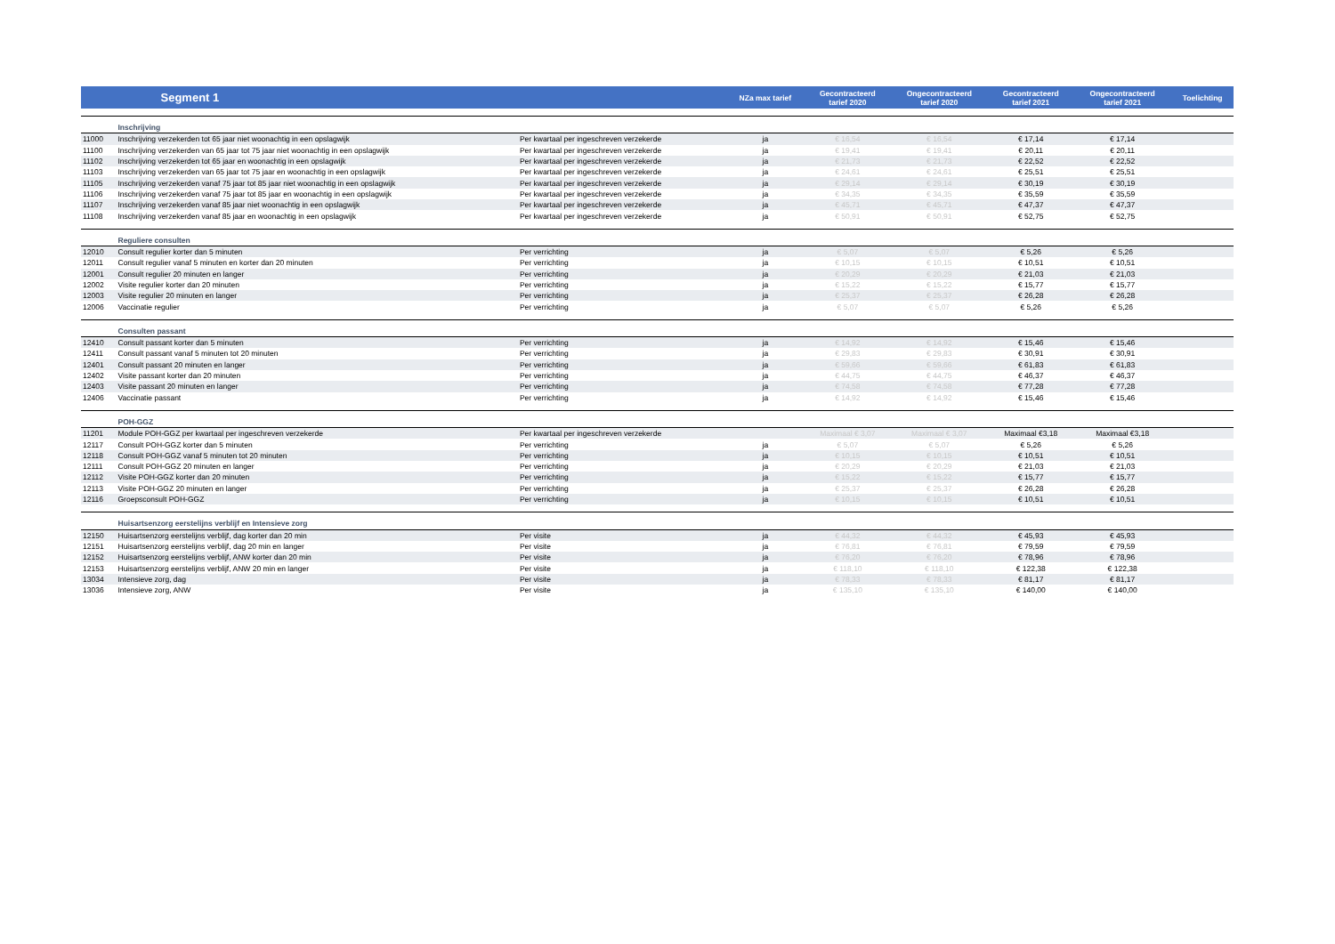| | Segment 1 | | NZa max tarief | Gecontracteerd tarief 2020 | Ongecontracteerd tarief 2020 | Gecontracteerd tarief 2021 | Ongecontracteerd tarief 2021 | Toelichting |
| --- | --- | --- | --- | --- | --- | --- | --- | --- |
| | Inschrijving | | | | | | | |
| 11000 | Inschrijving verzekerden tot 65 jaar niet woonachtig in een opslagwijk | Per kwartaal per ingeschreven verzekerde | ja | € 16,54 | € 16,54 | € 17,14 | € 17,14 | |
| 11100 | Inschrijving verzekerden van 65 jaar tot 75 jaar niet woonachtig in een opslagwijk | Per kwartaal per ingeschreven verzekerde | ja | € 19,41 | € 19,41 | € 20,11 | € 20,11 | |
| 11102 | Inschrijving verzekerden tot 65 jaar en woonachtig in een opslagwijk | Per kwartaal per ingeschreven verzekerde | ja | € 21,73 | € 21,73 | € 22,52 | € 22,52 | |
| 11103 | Inschrijving verzekerden van 65 jaar tot 75 jaar en woonachtig in een opslagwijk | Per kwartaal per ingeschreven verzekerde | ja | € 24,61 | € 24,61 | € 25,51 | € 25,51 | |
| 11105 | Inschrijving verzekerden vanaf 75 jaar tot 85 jaar niet woonachtig in een opslagwijk | Per kwartaal per ingeschreven verzekerde | ja | € 29,14 | € 29,14 | € 30,19 | € 30,19 | |
| 11106 | Inschrijving verzekerden vanaf 75 jaar tot 85 jaar en woonachtig in een opslagwijk | Per kwartaal per ingeschreven verzekerde | ja | € 34,35 | € 34,35 | € 35,59 | € 35,59 | |
| 11107 | Inschrijving verzekerden vanaf 85 jaar niet woonachtig in een opslagwijk | Per kwartaal per ingeschreven verzekerde | ja | € 45,71 | € 45,71 | € 47,37 | € 47,37 | |
| 11108 | Inschrijving verzekerden vanaf 85 jaar en woonachtig in een opslagwijk | Per kwartaal per ingeschreven verzekerde | ja | € 50,91 | € 50,91 | € 52,75 | € 52,75 | |
| | Reguliere consulten | | | | | | | |
| 12010 | Consult regulier korter dan 5 minuten | Per verrichting | ja | € 5,07 | € 5,07 | € 5,26 | € 5,26 | |
| 12011 | Consult regulier vanaf 5 minuten en korter dan 20 minuten | Per verrichting | ja | € 10,15 | € 10,15 | € 10,51 | € 10,51 | |
| 12001 | Consult regulier 20 minuten en langer | Per verrichting | ja | € 20,29 | € 20,29 | € 21,03 | € 21,03 | |
| 12002 | Visite regulier korter dan 20 minuten | Per verrichting | ja | € 15,22 | € 15,22 | € 15,77 | € 15,77 | |
| 12003 | Visite regulier 20 minuten en langer | Per verrichting | ja | € 25,37 | € 25,37 | € 26,28 | € 26,28 | |
| 12006 | Vaccinatie regulier | Per verrichting | ja | € 5,07 | € 5,07 | € 5,26 | € 5,26 | |
| | Consulten passant | | | | | | | |
| 12410 | Consult passant korter dan 5 minuten | Per verrichting | ja | € 14,92 | € 14,92 | € 15,46 | € 15,46 | |
| 12411 | Consult passant vanaf 5 minuten tot 20 minuten | Per verrichting | ja | € 29,83 | € 29,83 | € 30,91 | € 30,91 | |
| 12401 | Consult passant 20 minuten en langer | Per verrichting | ja | € 59,66 | € 59,66 | € 61,83 | € 61,83 | |
| 12402 | Visite passant korter dan 20 minuten | Per verrichting | ja | € 44,75 | € 44,75 | € 46,37 | € 46,37 | |
| 12403 | Visite passant 20 minuten en langer | Per verrichting | ja | € 74,58 | € 74,58 | € 77,28 | € 77,28 | |
| 12406 | Vaccinatie passant | Per verrichting | ja | € 14,92 | € 14,92 | € 15,46 | € 15,46 | |
| | POH-GGZ | | | | | | | |
| 11201 | Module POH-GGZ per kwartaal per ingeschreven verzekerde | Per kwartaal per ingeschreven verzekerde | | Maximaal € 3,07 | Maximaal € 3,07 | Maximaal €3,18 | Maximaal €3,18 | |
| 12117 | Consult POH-GGZ korter dan 5 minuten | Per verrichting | ja | € 5,07 | € 5,07 | € 5,26 | € 5,26 | |
| 12118 | Consult POH-GGZ vanaf 5 minuten tot 20 minuten | Per verrichting | ja | € 10,15 | € 10,15 | € 10,51 | € 10,51 | |
| 12111 | Consult POH-GGZ 20 minuten en langer | Per verrichting | ja | € 20,29 | € 20,29 | € 21,03 | € 21,03 | |
| 12112 | Visite POH-GGZ korter dan 20 minuten | Per verrichting | ja | € 15,22 | € 15,22 | € 15,77 | € 15,77 | |
| 12113 | Visite POH-GGZ 20 minuten en langer | Per verrichting | ja | € 25,37 | € 25,37 | € 26,28 | € 26,28 | |
| 12116 | Groepsconsult POH-GGZ | Per verrichting | ja | € 10,15 | € 10,15 | € 10,51 | € 10,51 | |
| | Huisartsenzorg eerstelijns verblijf en Intensieve zorg | | | | | | | |
| 12150 | Huisartsenzorg eerstelijns verblijf, dag korter dan 20 min | Per visite | ja | € 44,32 | € 44,32 | € 45,93 | € 45,93 | |
| 12151 | Huisartsenzorg eerstelijns verblijf, dag 20 min en langer | Per visite | ja | € 76,81 | € 76,81 | € 79,59 | € 79,59 | |
| 12152 | Huisartsenzorg eerstelijns verblijf, ANW korter dan 20 min | Per visite | ja | € 76,20 | € 76,20 | € 78,96 | € 78,96 | |
| 12153 | Huisartsenzorg eerstelijns verblijf, ANW 20 min en langer | Per visite | ja | € 118,10 | € 118,10 | € 122,38 | € 122,38 | |
| 13034 | Intensieve zorg, dag | Per visite | ja | € 78,33 | € 78,33 | € 81,17 | € 81,17 | |
| 13036 | Intensieve zorg, ANW | Per visite | ja | € 135,10 | € 135,10 | € 140,00 | € 140,00 | |